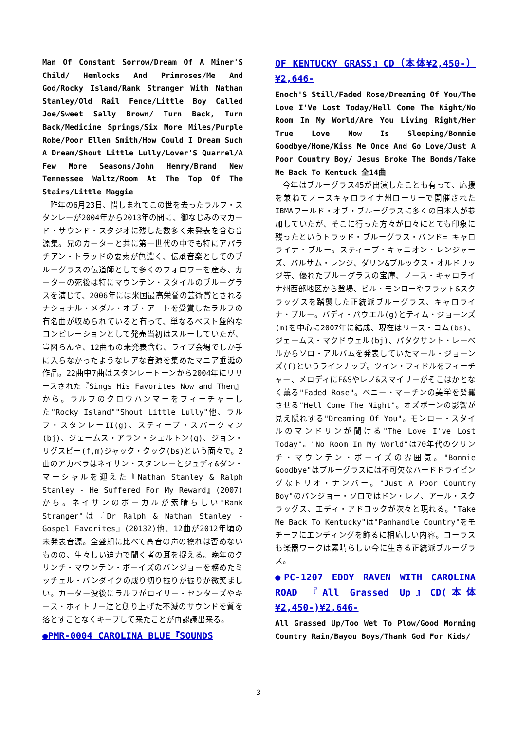Man Of Constant Sorrow/Dream Of A Miner'S Child/ Hemlocks And Primroses/Me And God/Rocky Island/Rank Stranger With Nathan Stanley/Old Rail Fence/Little Boy Called Joe/Sweet Sally Brown/ Turn Back, Turn Back/Medicine Springs/Six More Miles/Purple Robe/Poor Ellen Smith/How Could I Dream Such A Dream/Shout Little Lully/Lover'S Quarrel/A Few More Seasons/John Henry/Brand New Tennessee Waltz/Room At The Top Of The Stairs/Little Maggie
昨年の6月23日、惜しまれてこの世を去ったラルフ・スタンレーが2004年から2013年の間に、御なじみのマカード・サウンド・スタジオに残した数多く未発表を含む音源集。兄のカーターと共に第一世代の中でも特にアパラチアン・トラッドの要素が色濃く、伝承音楽としてのブルーグラスの伝道師として多くのフォロワーを産み、カーターの死後は特にマウンテン・スタイルのブルーグラスを演じて、2006年には米国最高栄誉の芸術賞とされるナショナル・メダル・オブ・アートを受賞したラルフの有名曲が収められていると有って、単なるベスト盤的なコンピレーションとして発売当初はスルーしていたが、豈図らんや、12曲もの未発表含む、ライブ会場でしか手に入らなかったようなレアな音源を集めたマニア垂涎の作品。22曲中7曲はスタンレートーンから2004年にリリースされた『Sings His Favorites Now and Then』から。ラルフのクロウハンマーをフィーチャーした"Rocky Island""Shout Little Lully"他、ラルフ・スタンレーII(g)、スティーブ・スパークマン(bj)、ジェームス・アラン・シェルトン(g)、ジョン・リグスビー(f,m)ジャック・クック(bs)という面々で。2曲のアカペラはネイサン・スタンレーとジュディ&ダン・マーシャルを迎えた『Nathan Stanley & Ralph Stanley - He Suffered For My Reward』(2007)から。ネイサンのボーカルが素晴らしい"Rank Stranger"は『Dr Ralph & Nathan Stanley - Gospel Favorites』(20132)他、12曲が2012年頃の未発表音源。全盛期に比べて高音の声の擦れは否めないものの、生々しい迫力で聞く者の耳を捉える。晩年のクリンチ・マウンテン・ボーイズのバンジョーを務めたミッチェル・バンダイクの成り切り振りが振りが微笑ましい。カーター没後にラルフがロイリー・センターズやキース・ホィトリー達と創り上げた不滅のサウンドを質を落とすことなくキープして来たことが再認識出来る。
●PMR-0004 CAROLINA BLUE『SOUNDS
OF KENTUCKY GRASS』CD（本体¥2,450-）¥2,646-
Enoch'S Still/Faded Rose/Dreaming Of You/The Love I'Ve Lost Today/Hell Come The Night/No Room In My World/Are You Living Right/Her True Love Now Is Sleeping/Bonnie Goodbye/Home/Kiss Me Once And Go Love/Just A Poor Country Boy/ Jesus Broke The Bonds/Take Me Back To Kentuck 全14曲
今年はブルーグラス45が出演したことも有って、応援を兼ねてノースキャロライナ州ローリーで開催されたIBMAワールド・オブ・ブルーグラスに多くの日本人が参加していたが、そこに行った方々が口々にとても印象に残ったというトラッド・ブルーグラス・バンド= キャロライナ・ブルー。スティーブ・キャニオン・レンジャーズ、バルサム・レンジ、ダリン&ブルックス・オルドリッジ等、優れたブルーグラスの宝庫、ノース・キャロライナ州西部地区から登場、ビル・モンローやフラット&スクラッグスを踏襲した正統派ブルーグラス、キャロライナ・ブルー。バディ・パウエル(g)とティム・ジョーンズ(m)を中心に2007年に結成、現在はリース・コム(bs)、ジェームス・マクドウェル(bj)、パタクサント・レーベルからソロ・アルバムを発表していたマール・ジョーンズ(f)というラインナップ。ツイン・フィドルをフィーチャー、メロディにF&Sやレノ&スマイリーがそこはかとなく薫る"Faded Rose"。ベニー・マーチンの美学を髣髴させる"Hell Come The Night"。オズボーンの影響が見え隠れする"Dreaming Of You"。モンロー・スタイルのマンドリンが聞ける"The Love I've Lost Today"。"No Room In My World"は70年代のクリンチ・マウンテン・ボーイズの雰囲気。"Bonnie Goodbye"はブルーグラスには不可欠なハードドライビングなトリオ・ナンバー。"Just A Poor Country Boy"のバンジョー・ソロではドン・レノ、アール・スクラッグス、エディ・アドコックが次々と現れる。"Take Me Back To Kentucky"は"Panhandle Country"をモチーフにエンディングを飾るに相応しい内容。コーラスも楽器ワークは素晴らしい今に生きる正統派ブルーグラス。
●PC-1207 EDDY RAVEN WITH CAROLINA ROAD 『All Grassed Up』CD(本体¥2,450-)¥2,646-
All Grassed Up/Too Wet To Plow/Good Morning Country Rain/Bayou Boys/Thank God For Kids/
3